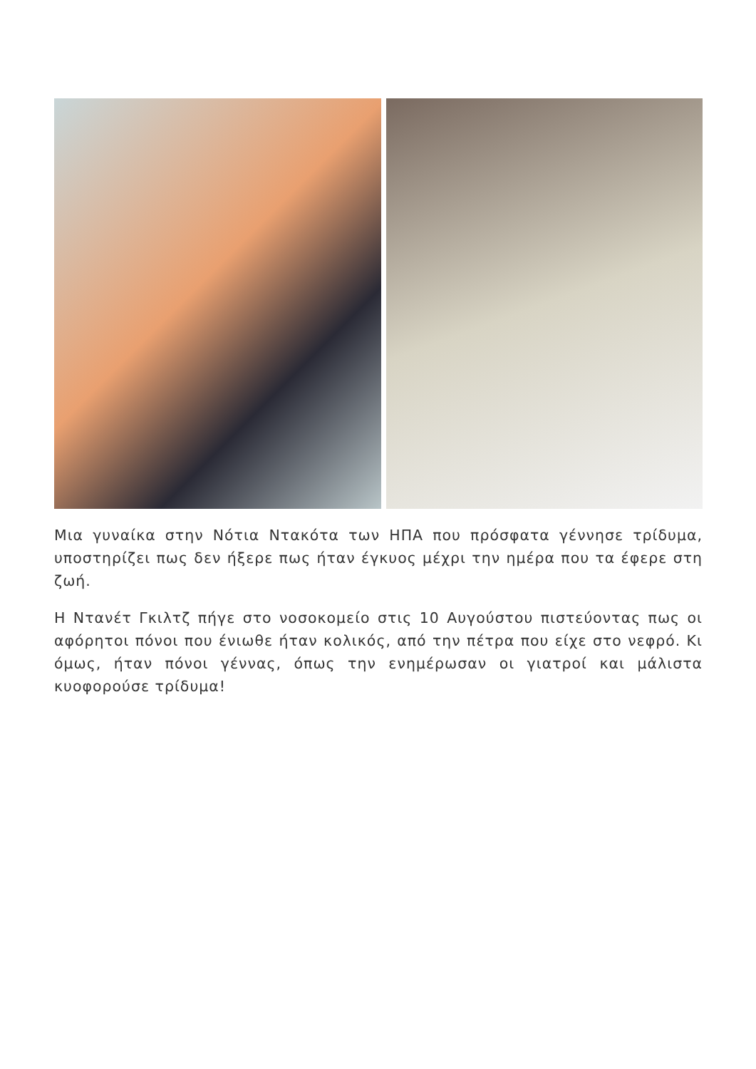Μια γυναίκα στην Νότια Ντακότα των ΗΠΑ που πρόσφατα γέννησε τρίδυμα, υποστηρίζει πως δεν ήξερε πως ήταν έγκυος μέχρι την ημέρα που τα έφερε στη ζωή.
Η Ντανέτ Γκιλτζ πήγε στο νοσοκομείο στις 10 Αυγούστου πιστεύοντας πως οι αφόρητοι πόνοι που ένιωθε ήταν κολικός, από την πέτρα που είχε στο νεφρό. Κι όμως, ήταν πόνοι γέννας, όπως την ενημέρωσαν οι γιατροί και μάλιστα κυοφορούσε τρίδυμα!